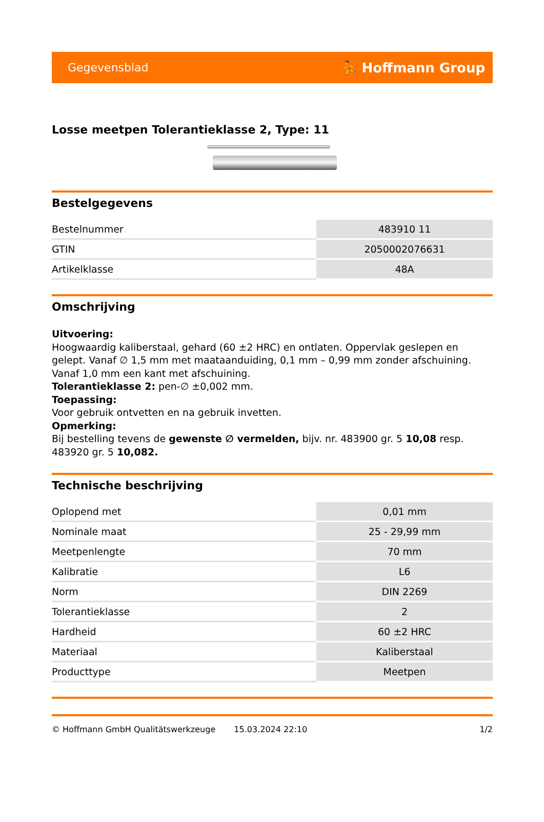Gegevensblad ⛹ Hoffmann Group
Losse meetpen Tolerantieklasse 2, Type: 11
Bestelgegevens
| Bestelnummer | 483910 11 |
| GTIN | 2050002076631 |
| Artikelklasse | 48A |
Omschrijving
Uitvoering:
Hoogwaardig kaliberstaal, gehard (60 ±2 HRC) en ontlaten. Oppervlak geslepen en gelept. Vanaf ∅ 1,5 mm met maataanduiding, 0,1 mm – 0,99 mm zonder afschuining. Vanaf 1,0 mm een kant met afschuining.
Tolerantieklasse 2: pen-∅ ±0,002 mm.
Toepassing:
Voor gebruik ontvetten en na gebruik invetten.
Opmerking:
Bij bestelling tevens de gewenste ∅ vermelden, bijv. nr. 483900 gr. 5 10,08 resp. 483920 gr. 5 10,082.
Technische beschrijving
| Oplopend met | 0,01 mm |
| Nominale maat | 25 - 29,99 mm |
| Meetpenlengte | 70 mm |
| Kalibratie | L6 |
| Norm | DIN 2269 |
| Tolerantieklasse | 2 |
| Hardheid | 60 ±2 HRC |
| Materiaal | Kaliberstaal |
| Producttype | Meetpen |
© Hoffmann GmbH Qualitätswerkzeuge 15.03.2024 22:10 1/2